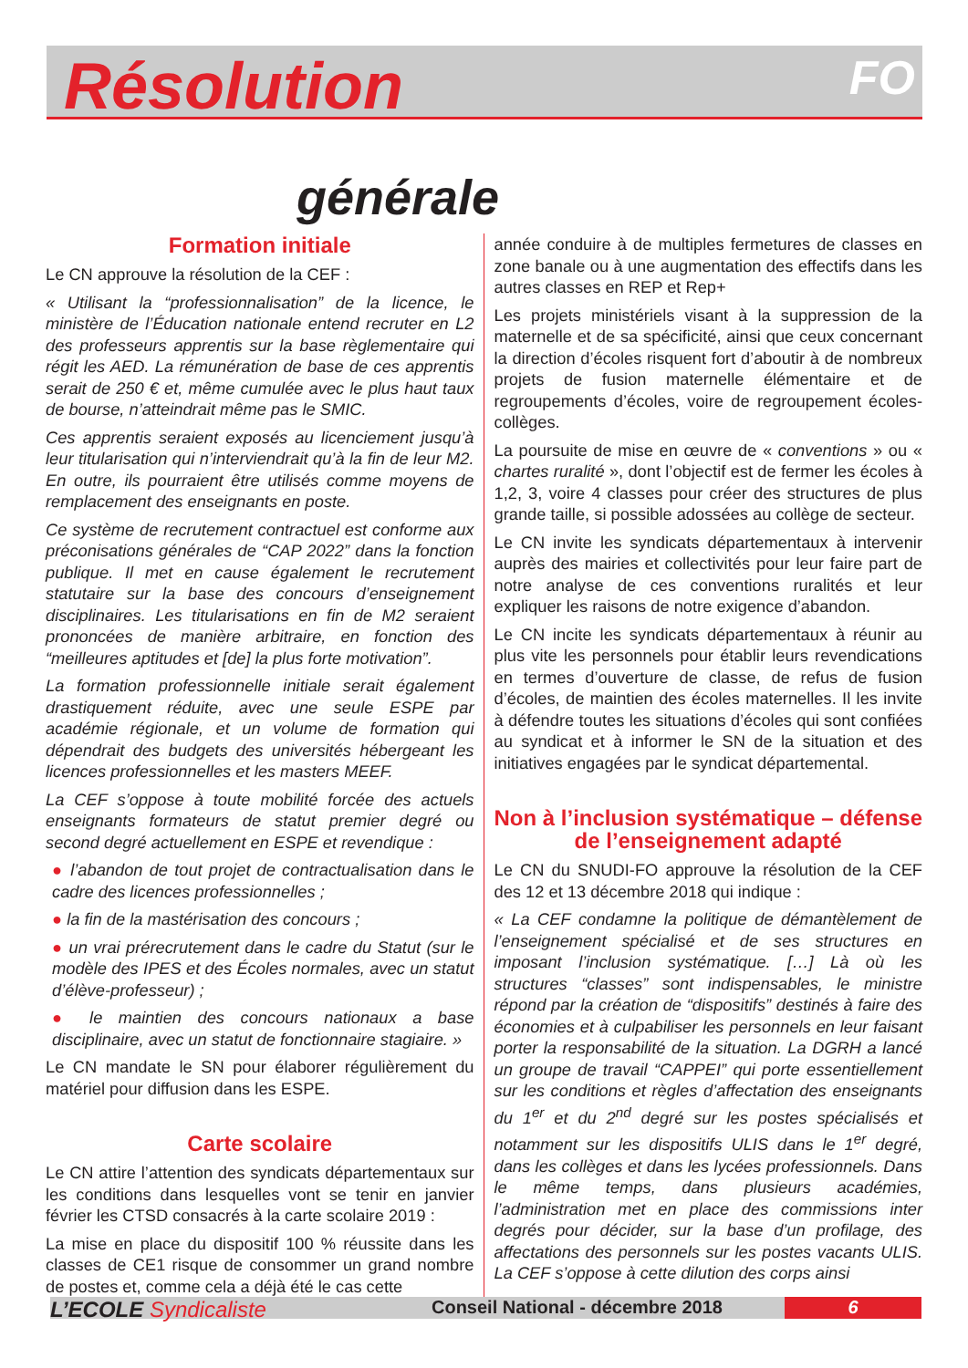FO
Résolution
générale
Formation initiale
Le CN approuve la résolution de la CEF :
« Utilisant la “professionnalisation” de la licence, le ministère de l’Éducation nationale entend recruter en L2 des professeurs apprentis sur la base règlementaire qui régit les AED. La rémunération de base de ces apprentis serait de 250 € et, même cumulée avec le plus haut taux de bourse, n’atteindrait même pas le SMIC.
Ces apprentis seraient exposés au licenciement jusqu’à leur titularisation qui n’interviendrait qu’à la fin de leur M2. En outre, ils pourraient être utilisés comme moyens de remplacement des enseignants en poste.
Ce système de recrutement contractuel est conforme aux préconisations générales de “CAP 2022” dans la fonction publique. Il met en cause également le recrutement statutaire sur la base des concours d’enseignement disciplinaires. Les titularisations en fin de M2 seraient prononcées de manière arbitraire, en fonction des “meilleures aptitudes et [de] la plus forte motivation”.
La formation professionnelle initiale serait également drastiquement réduite, avec une seule ESPE par académie régionale, et un volume de formation qui dépendrait des budgets des universités hébergeant les licences professionnelles et les masters MEEF.
La CEF s’oppose à toute mobilité forcée des actuels enseignants formateurs de statut premier degré ou second degré actuellement en ESPE et revendique :
● l’abandon de tout projet de contractualisation dans le cadre des licences professionnelles ;
● la fin de la mastérisation des concours ;
● un vrai prérecrutement dans le cadre du Statut (sur le modèle des IPES et des Écoles normales, avec un statut d’élève-professeur) ;
● le maintien des concours nationaux a base disciplinaire, avec un statut de fonctionnaire stagiaire. »
Le CN mandate le SN pour élaborer régulièrement du matériel pour diffusion dans les ESPE.
Carte scolaire
Le CN attire l’attention des syndicats départementaux sur les conditions dans lesquelles vont se tenir en janvier février les CTSD consacrés à la carte scolaire 2019 :
La mise en place du dispositif 100 % réussite dans les classes de CE1 risque de consommer un grand nombre de postes et, comme cela a déjà été le cas cette
année conduire à de multiples fermetures de classes en zone banale ou à une augmentation des effectifs dans les autres classes en REP et Rep+
Les projets ministériels visant à la suppression de la maternelle et de sa spécificité, ainsi que ceux concernant la direction d’écoles risquent fort d’aboutir à de nombreux projets de fusion maternelle élémentaire et de regroupements d’écoles, voire de regroupement écoles-collèges.
La poursuite de mise en œuvre de « conventions » ou « chartes ruralité », dont l’objectif est de fermer les écoles à 1,2, 3, voire 4 classes pour créer des structures de plus grande taille, si possible adossées au collège de secteur.
Le CN invite les syndicats départementaux à intervenir auprès des mairies et collectivités pour leur faire part de notre analyse de ces conventions ruralités et leur expliquer les raisons de notre exigence d’abandon.
Le CN incite les syndicats départementaux à réunir au plus vite les personnels pour établir leurs revendications en termes d’ouverture de classe, de refus de fusion d’écoles, de maintien des écoles maternelles. Il les invite à défendre toutes les situations d’écoles qui sont confiées au syndicat et à informer le SN de la situation et des initiatives engagées par le syndicat départemental.
Non à l’inclusion systématique – défense de l’enseignement adapté
Le CN du SNUDI-FO approuve la résolution de la CEF des 12 et 13 décembre 2018 qui indique :
« La CEF condamne la politique de démantèlement de l’enseignement spécialisé et de ses structures en imposant l’inclusion systématique. […] Là où les structures “classes” sont indispensables, le ministre répond par la création de “dispositifs” destinés à faire des économies et à culpabiliser les personnels en leur faisant porter la responsabilité de la situation. La DGRH a lancé un groupe de travail “CAPPEI” qui porte essentiellement sur les conditions et règles d’affectation des enseignants du 1<sup>er</sup> et du 2<sup>nd</sup> degré sur les postes spécialisés et notamment sur les dispositifs ULIS dans le 1<sup>er</sup> degré, dans les collèges et dans les lycées professionnels. Dans le même temps, dans plusieurs académies, l’administration met en place des commissions inter degrés pour décider, sur la base d’un profilage, des affectations des personnels sur les postes vacants ULIS. La CEF s’oppose à cette dilution des corps ainsi
L’ECOLE Syndicaliste
Conseil National - décembre 2018
6